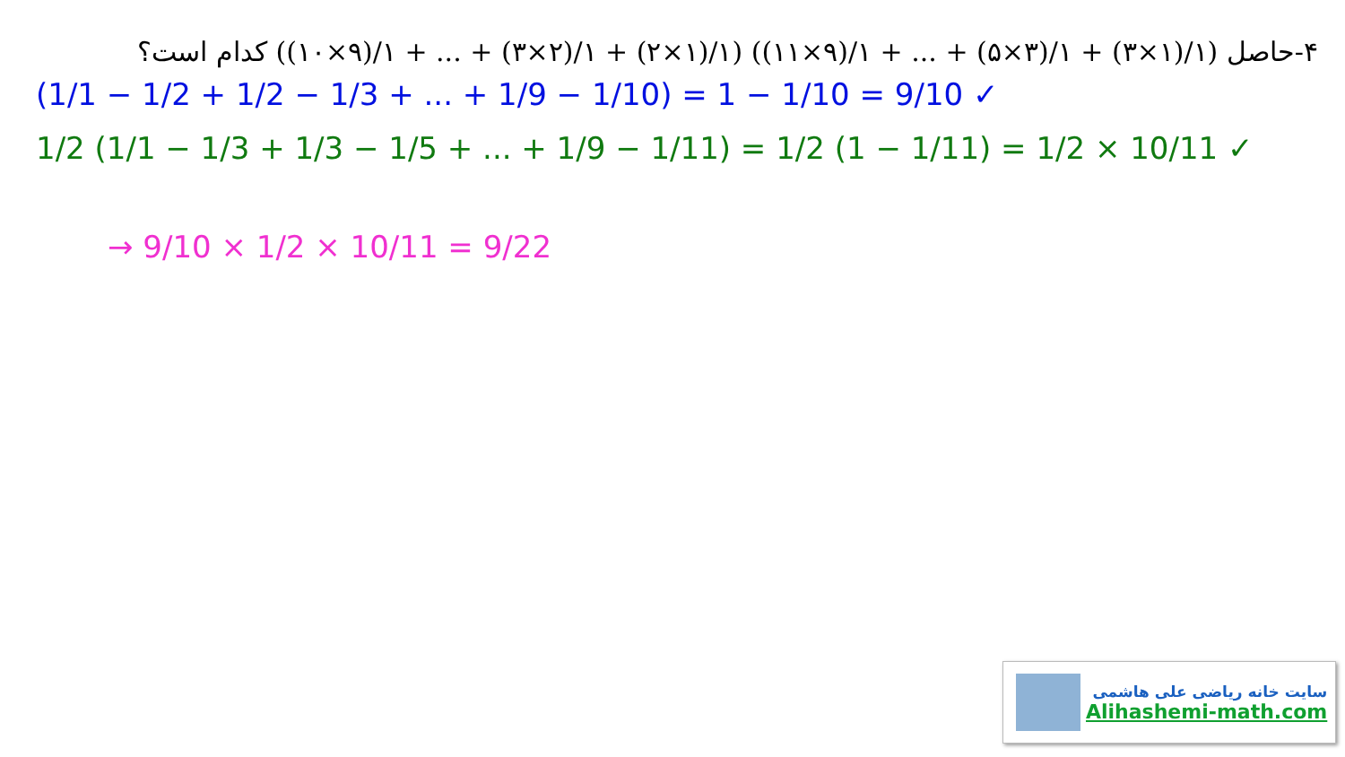۴-حاصل (۱/(۱×۳) + ۱/(۳×۵) + ... + ۱/(۹×۱۱)) (۱/(۱×۲) + ۱/(۲×۳) + ... + ۱/(۹×۱۰)) کدام است؟
(1/1 − 1/2 + 1/2 − 1/3 + ... + 1/9 − 1/10) = 1 − 1/10 = 9/10 ✓
1/2 (1/1 − 1/3 + 1/3 − 1/5 + ... + 1/9 − 1/11) = 1/2 (1 − 1/11) = 1/2 × 10/11 ✓
→ 9/10 × 1/2 × 10/11 = 9/22
سایت خانه ریاضی علی هاشمی
Alihashemi-math.com